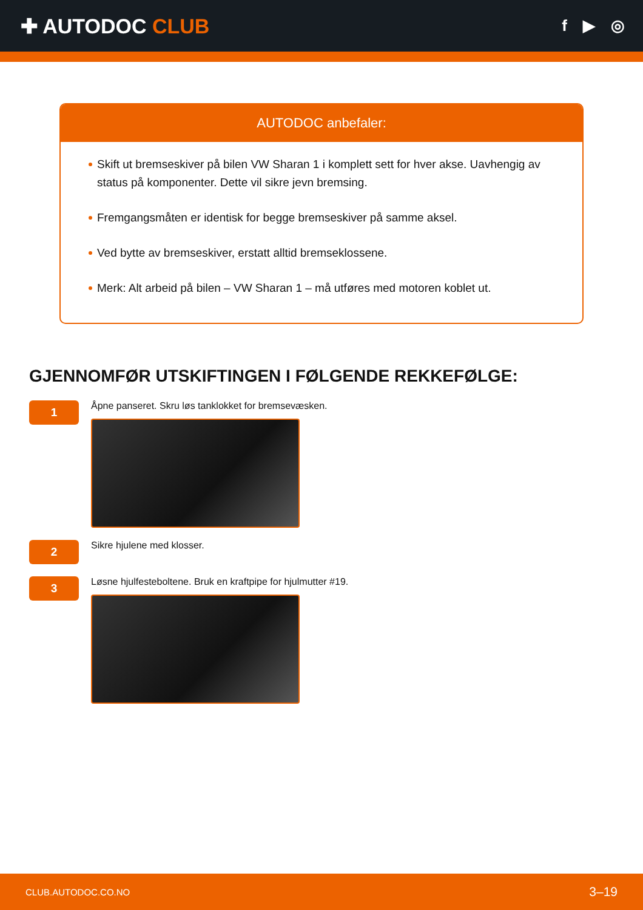✚ AUTODOC CLUB
f ▶ ◎
AUTODOC anbefaler:
Skift ut bremseskiver på bilen VW Sharan 1 i komplett sett for hver akse. Uavhengig av status på komponenter. Dette vil sikre jevn bremsing.
Fremgangsmåten er identisk for begge bremseskiver på samme aksel.
Ved bytte av bremseskiver, erstatt alltid bremseklossene.
Merk: Alt arbeid på bilen – VW Sharan 1 – må utføres med motoren koblet ut.
GJENNOMFØR UTSKIFTINGEN I FØLGENDE REKKEFØLGE:
1
Åpne panseret. Skru løs tanklokket for bremsevæsken.
2
Sikre hjulene med klosser.
3
Løsne hjulfesteboltene. Bruk en kraftpipe for hjulmutter #19.
CLUB.AUTODOC.CO.NO 3–19